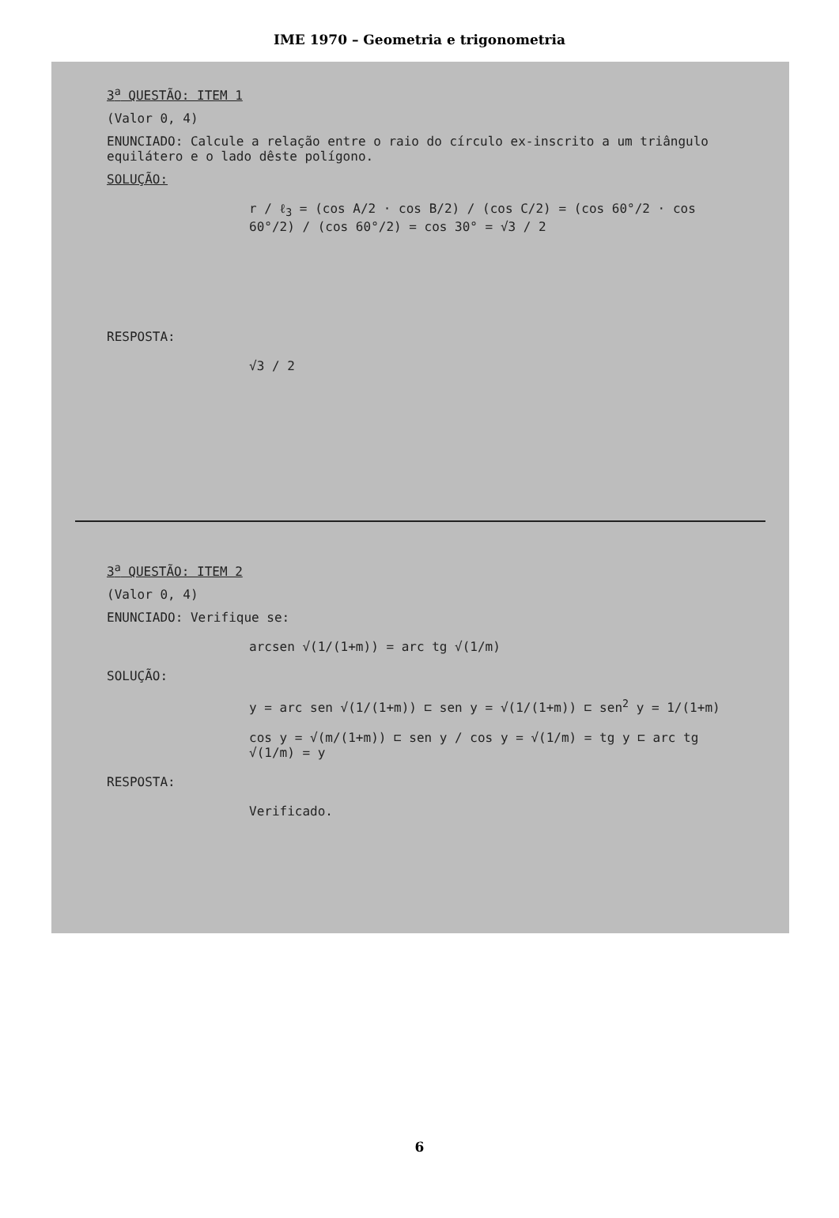IME 1970 – Geometria e trigonometria
3<sup>a</sup> QUESTÃO: ITEM 1
(Valor 0, 4)
ENUNCIADO: Calcule a relação entre o raio do círculo ex-inscrito a um triângulo equilátero e o lado dêste polígono.
SOLUÇÃO:
r / ℓ<sub>3</sub> = (cos A/2 · cos B/2) / (cos C/2) = (cos 60°/2 · cos 60°/2) / (cos 60°/2) = cos 30° = √3 / 2
RESPOSTA:
√3 / 2
3<sup>a</sup> QUESTÃO: ITEM 2
(Valor 0, 4)
ENUNCIADO: Verifique se:
arcsen √(1/(1+m)) = arc tg √(1/m)
SOLUÇÃO:
y = arc sen √(1/(1+m)) ⊏ sen y = √(1/(1+m)) ⊏ sen<sup>2</sup> y = 1/(1+m)
cos y = √(m/(1+m)) ⊏ sen y / cos y = √(1/m) = tg y ⊏ arc tg √(1/m) = y
RESPOSTA:
Verificado.
6